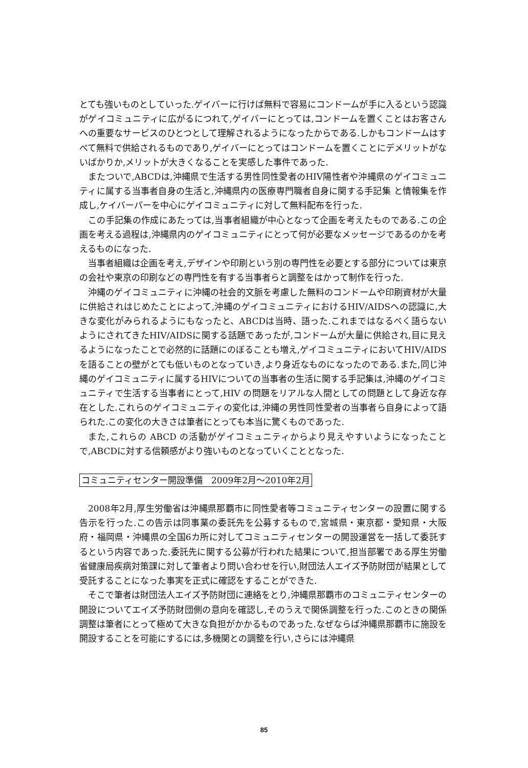とても強いものとしていった.ゲイバーに行けば無料で容易にコンドームが手に入るという認識がゲイコミュニティに広がるにつれて,ゲイバーにとっては,コンドームを置くことはお客さんへの重要なサービスのひとつとして理解されるようになったからである.しかもコンドームはすべて無料で供給されるものであり,ゲイバーにとってはコンドームを置くことにデメリットがないばかりか,メリットが大きくなることを実感した事件であった.
またついで,ABCDは,沖縄県で生活する男性同性愛者のHIV陽性者や沖縄県のゲイコミュニティに属する当事者自身の生活と,沖縄県内の医療専門職者自身に関する手記集 と情報集を作成し,ケイバーパーを中心にゲイコミュニティに対して無料配布を行った.
この手記集の作成にあたっては,当事者組織が中心となって企画を考えたものである.この企画を考える過程は,沖縄県内のゲイコミュニティにとって何が必要なメッセージであるのかを考えるものになった.
当事者組織は企画を考え,デザインや印刷という別の専門性を必要とする部分については東京の会社や東京の印刷などの専門性を有する当事者らと調整をはかって制作を行った.
沖縄のゲイコミュニティに沖縄の社会的文脈を考慮した無料のコンドームや印刷資材が大量に供給されはじめたことによって,沖縄のゲイコミュニティにおけるHIV/AIDSへの認識に,大きな変化がみられるようにもなったと、ABCDは当時、語った.これまではなるべく語らないようにされてきたHIV/AIDSに関する話題であったが,コンドームが大量に供給され,目に見えるようになったことで必然的に話題にのぼることも増え,ゲイコミュニティにおいてHIV/AIDSを語ることの壁がとても低いものとなっていき,より身近なものになったのである.また,同じ沖縄のゲイコミュニティに属するHIVについての当事者の生活に関する手記集は,沖縄のゲイコミュニティで生活する当事者にとって,HIV の問題をリアルな人間としての問題として身近な存在とした.これらのゲイコミュニティの変化は,沖縄の男性同性愛者の当事者ら自身によって語られた.この変化の大きさは筆者にとっても本当に驚くものであった.
また,これらの ABCD の活動がゲイコミュニティからより見えやすいようになったことで,ABCDに対する信頼感がより強いものとなっていくこととなった.
コミュニティセンター開設準備　2009年2月～2010年2月
2008年2月,厚生労働省は沖縄県那覇市に同性愛者等コミュニティセンターの設置に関する告示を行った.この告示は同事業の委託先を公募するもので,宮城県・東京都・愛知県・大阪府・福岡県・沖縄県の全国6カ所に対してコミュニティセンターの開設運営を一括して委託するという内容であった.委託先に関する公募が行われた結果について,担当部署である厚生労働省健康局疾病対策課に対して筆者より問い合わせを行い,財団法人エイズ予防財団が結果として受託することになった事実を正式に確認をすることができた.
そこで筆者は財団法人エイズ予防財団に連絡をとり,沖縄県那覇市のコミュニティセンターの開設についてエイズ予防財団側の意向を確認し,そのうえで関係調整を行った.このときの関係調整は筆者にとって極めて大きな負担がかかるものであった.なぜならば沖縄県那覇市に施設を開設することを可能にするには,多機関との調整を行い,さらには沖縄県
85